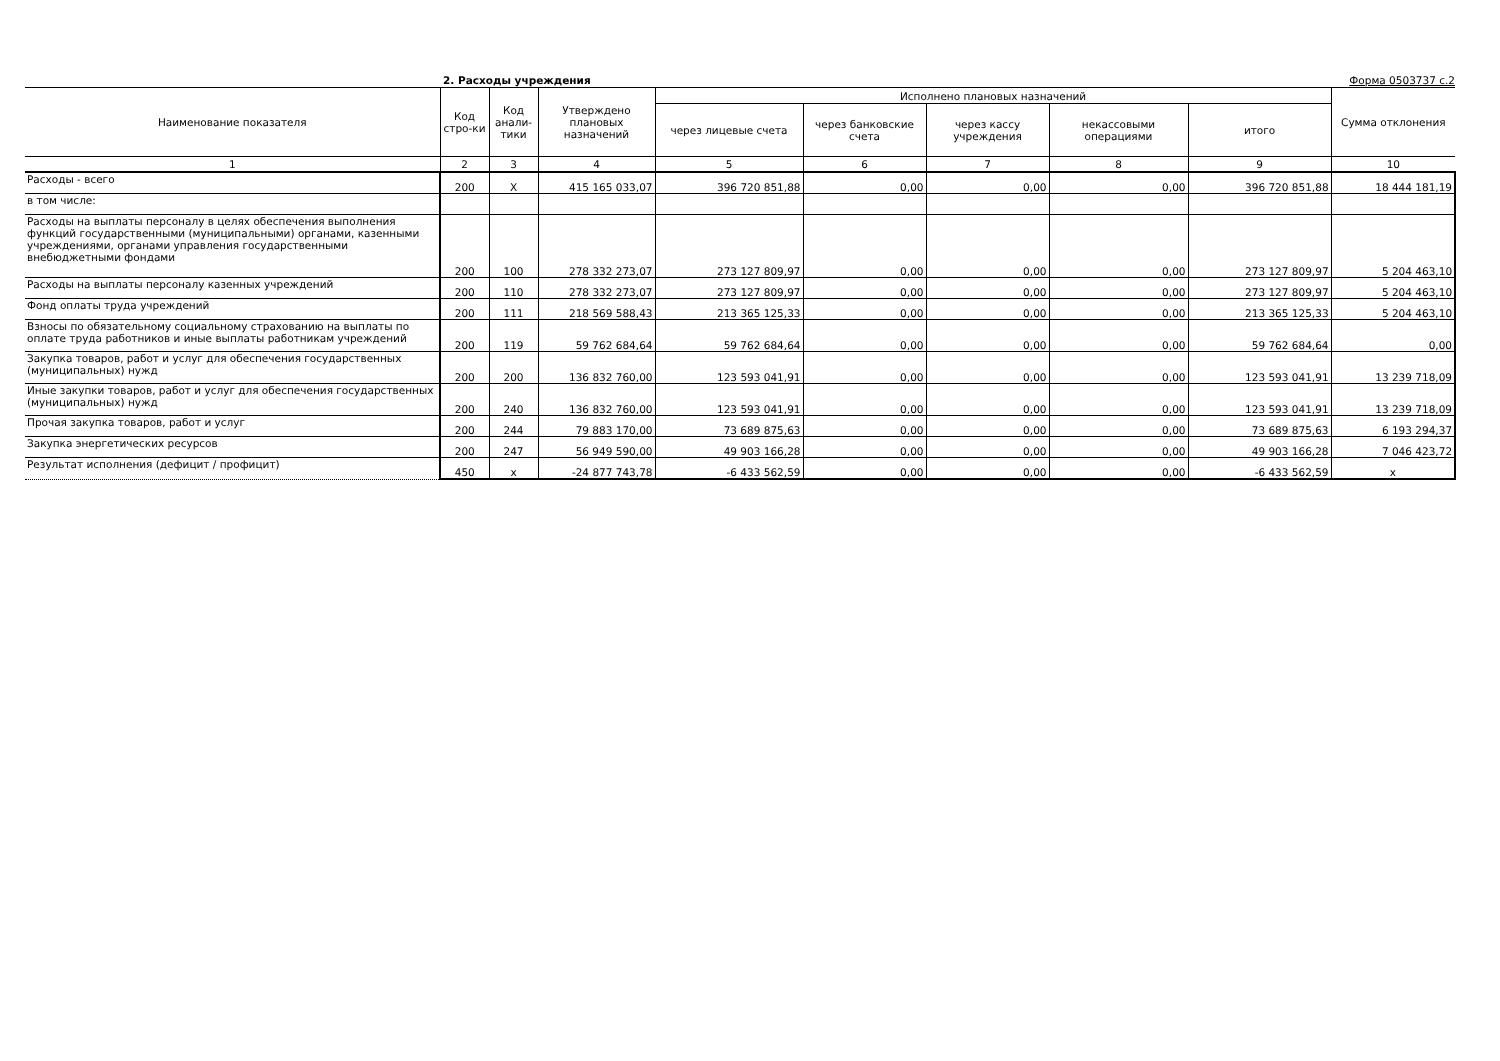2. Расходы учреждения Форма 0503737 с.2
| Наименование показателя | Код стро-ки | Код анали-тики | Утверждено плановых назначений | Исполнено плановых назначений | | | | | Сумма отклонения |
| --- | --- | --- | --- | --- | --- | --- | --- | --- | --- |
| | | | | через лицевые счета | через банковские счета | через кассу учреждения | некассовыми операциями | итого | |
| 1 | 2 | 3 | 4 | 5 | 6 | 7 | 8 | 9 | 10 |
| Расходы - всего | 200 | X | 415 165 033,07 | 396 720 851,88 | 0,00 | 0,00 | 0,00 | 396 720 851,88 | 18 444 181,19 |
| в том числе: | | | | | | | | | |
| Расходы на выплаты персоналу в целях обеспечения выполнения функций государственными (муниципальными) органами, казенными учреждениями, органами управления государственными внебюджетными фондами | 200 | 100 | 278 332 273,07 | 273 127 809,97 | 0,00 | 0,00 | 0,00 | 273 127 809,97 | 5 204 463,10 |
| Расходы на выплаты персоналу казенных учреждений | 200 | 110 | 278 332 273,07 | 273 127 809,97 | 0,00 | 0,00 | 0,00 | 273 127 809,97 | 5 204 463,10 |
| Фонд оплаты труда учреждений | 200 | 111 | 218 569 588,43 | 213 365 125,33 | 0,00 | 0,00 | 0,00 | 213 365 125,33 | 5 204 463,10 |
| Взносы по обязательному социальному страхованию на выплаты по оплате труда работников и иные выплаты работникам учреждений | 200 | 119 | 59 762 684,64 | 59 762 684,64 | 0,00 | 0,00 | 0,00 | 59 762 684,64 | 0,00 |
| Закупка товаров, работ и услуг для обеспечения государственных (муниципальных) нужд | 200 | 200 | 136 832 760,00 | 123 593 041,91 | 0,00 | 0,00 | 0,00 | 123 593 041,91 | 13 239 718,09 |
| Иные закупки товаров, работ и услуг для обеспечения государственных (муниципальных) нужд | 200 | 240 | 136 832 760,00 | 123 593 041,91 | 0,00 | 0,00 | 0,00 | 123 593 041,91 | 13 239 718,09 |
| Прочая закупка товаров, работ и услуг | 200 | 244 | 79 883 170,00 | 73 689 875,63 | 0,00 | 0,00 | 0,00 | 73 689 875,63 | 6 193 294,37 |
| Закупка энергетических ресурсов | 200 | 247 | 56 949 590,00 | 49 903 166,28 | 0,00 | 0,00 | 0,00 | 49 903 166,28 | 7 046 423,72 |
| Результат исполнения (дефицит / профицит) | 450 | x | -24 877 743,78 | -6 433 562,59 | 0,00 | 0,00 | 0,00 | -6 433 562,59 | x |